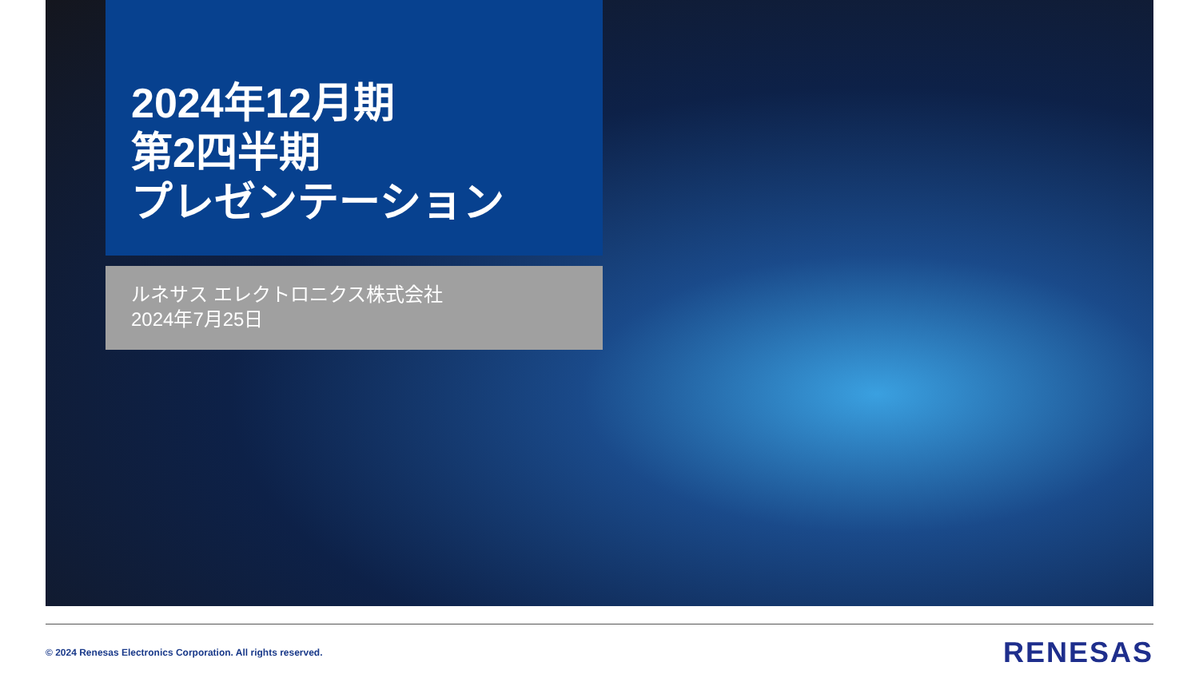2024年12月期
第2四半期
プレゼンテーション
ルネサス エレクトロニクス株式会社
2024年7月25日
© 2024 Renesas Electronics Corporation. All rights reserved. RENESAS